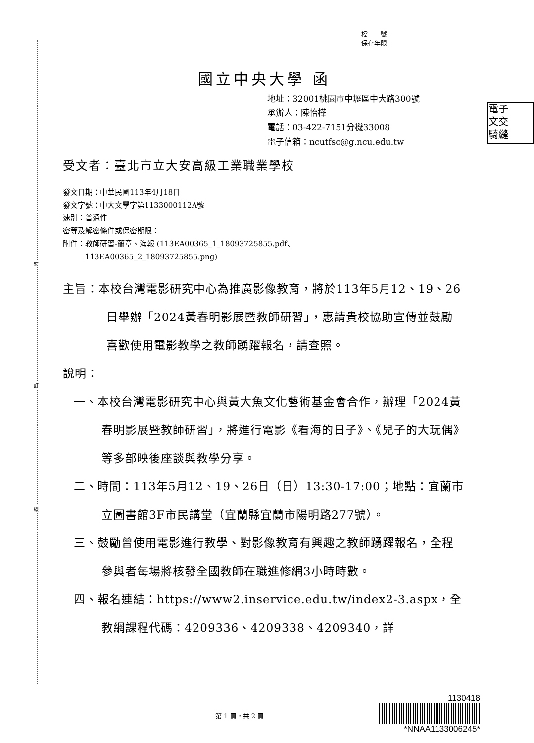裝
訂
線
檔　　號:
保存年限:
國立中央大學 函
地址：32001桃園市中壢區中大路300號
承辦人：陳怡樺
電話：03-422-7151分機33008
電子信箱：ncutfsc@g.ncu.edu.tw
電子
文交
騎縫
受文者：臺北市立大安高級工業職業學校
發文日期：中華民國113年4月18日
發文字號：中大文學字第1133000112A號
速別：普通件
密等及解密條件或保密期限：
附件：教師研習-簡章、海報 (113EA00365_1_18093725855.pdf、
　　　113EA00365_2_18093725855.png)
主旨：本校台灣電影研究中心為推廣影像教育，將於113年5月12、19、26日舉辦「2024黃春明影展暨教師研習」，惠請貴校協助宣傳並鼓勵喜歡使用電影教學之教師踴躍報名，請查照。
說明：
一、本校台灣電影研究中心與黃大魚文化藝術基金會合作，辦理「2024黃春明影展暨教師研習」，將進行電影《看海的日子》、《兒子的大玩偶》等多部映後座談與教學分享。
二、時間：113年5月12、19、26日（日）13:30-17:00；地點：宜蘭市立圖書館3F市民講堂（宜蘭縣宜蘭市陽明路277號）。
三、鼓勵曾使用電影進行教學、對影像教育有興趣之教師踴躍報名，全程參與者每場將核發全國教師在職進修網3小時時數。
四、報名連結：https://www2.inservice.edu.tw/index2-3.aspx，全教網課程代碼：4209336、4209338、4209340，詳
第 1 頁，共 2 頁
1130418
*NNAA1133006245*